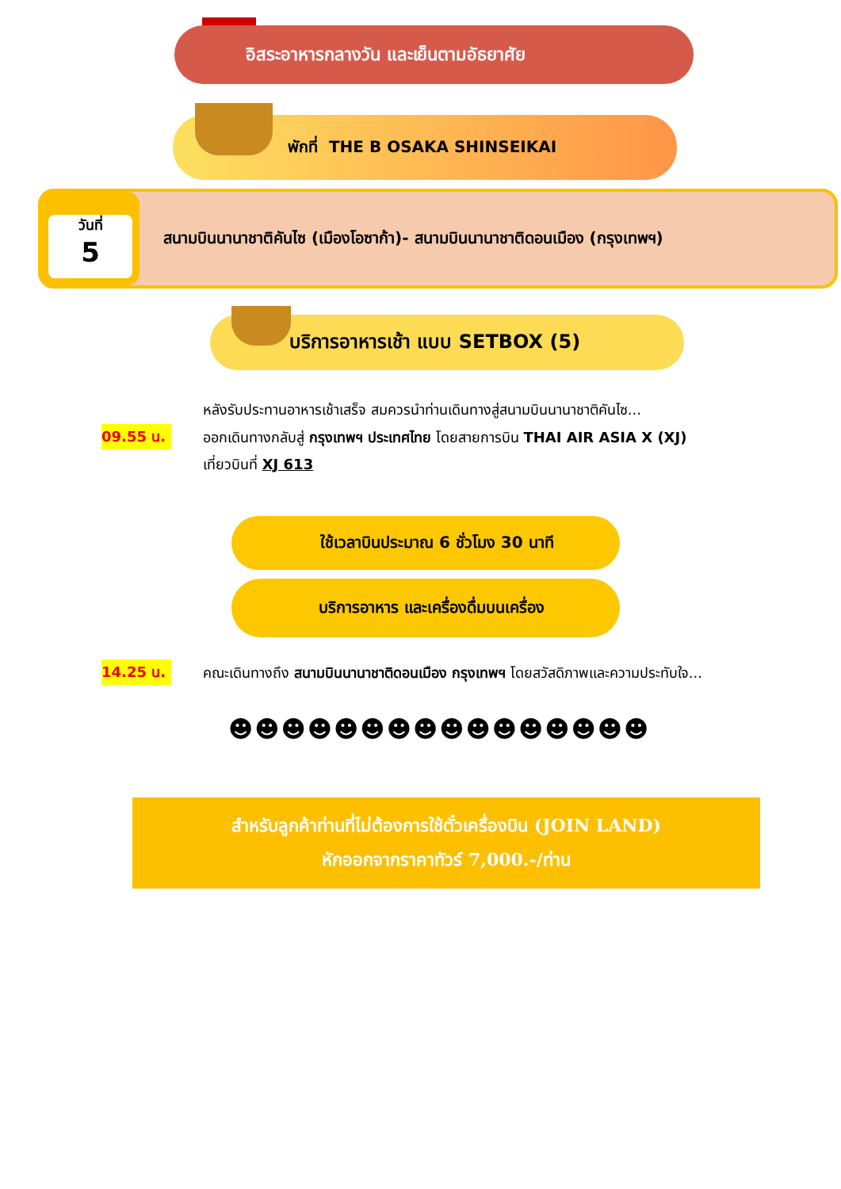อิสระอาหารกลางวัน และเย็นตามอัธยาศัย
พักที่ THE B OSAKA SHINSEIKAI
วันที่
5
สนามบินนานาชาติคันไซ (เมืองโอซาก้า)- สนามบินนานาชาติดอนเมือง (กรุงเทพฯ)
บริการอาหารเช้า แบบ SETBOX (5)
หลังรับประทานอาหารเช้าเสร็จ สมควรนำท่านเดินทางสู่สนามบินนานาชาติคันไซ...
09.55 น.
ออกเดินทางกลับสู่ กรุงเทพฯ ประเทศไทย โดยสายการบิน THAI AIR ASIA X (XJ)
เที่ยวบินที่ XJ 613
ใช้เวลาบินประมาณ 6 ชั่วโมง 30 นาที
บริการอาหาร และเครื่องดื่มบนเครื่อง
14.25 น.
คณะเดินทางถึง สนามบินนานาชาติดอนเมือง กรุงเทพฯ โดยสวัสดิภาพและความประทับใจ...
☻☻☻☻☻☻☻☻☻☻☻☻☻☻☻☻
สำหรับลูกค้าท่านที่ไม่ต้องการใช้ตั๋วเครื่องบิน (JOIN LAND)
หักออกจากราคาทัวร์ 7,000.-/ท่าน